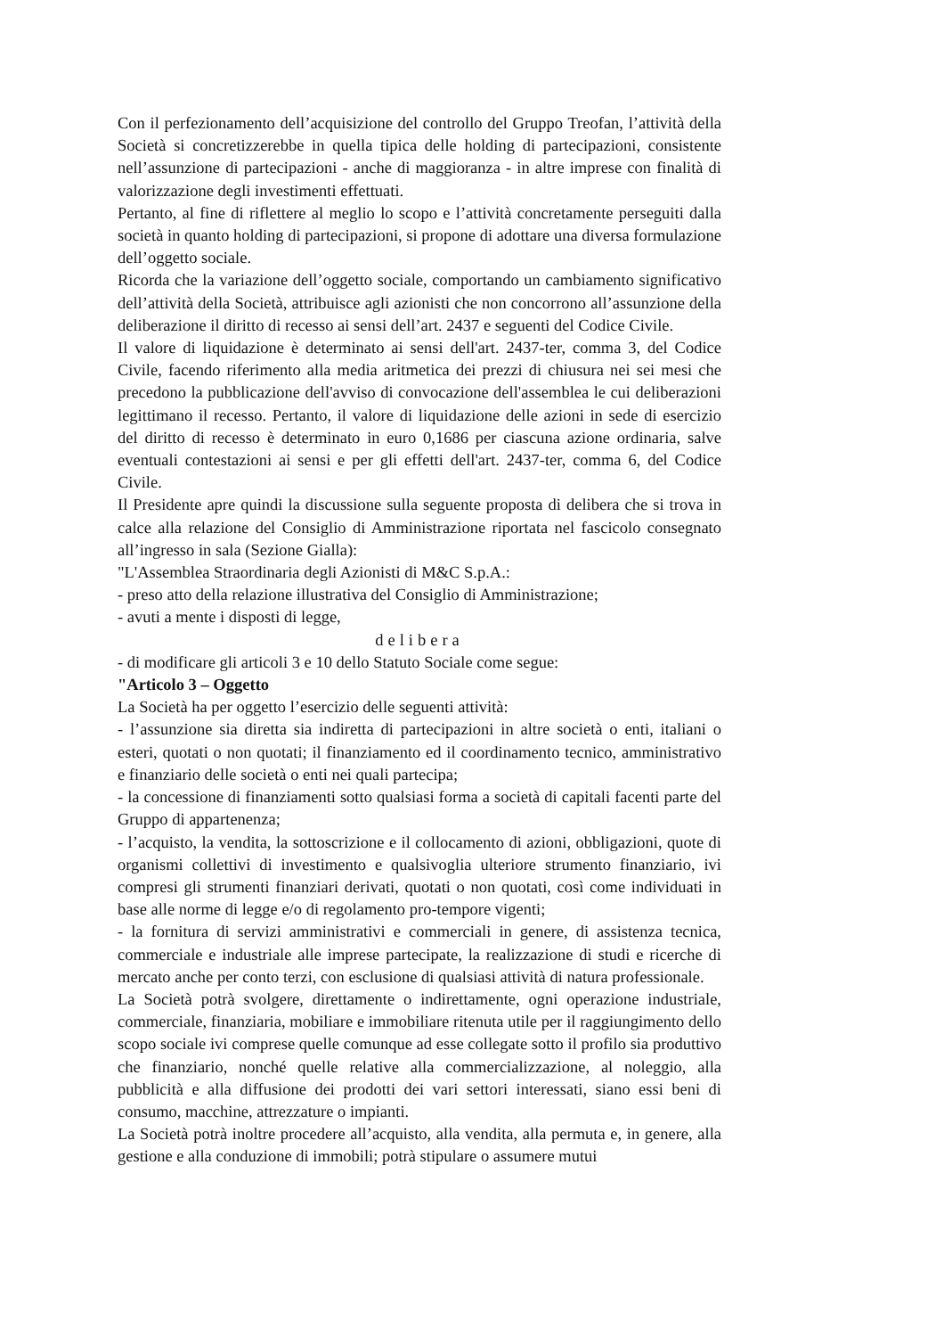Con il perfezionamento dell’acquisizione del controllo del Gruppo Treofan, l’attività della Società si concretizzerebbe in quella tipica delle holding di partecipazioni, consistente nell’assunzione di partecipazioni - anche di maggioranza - in altre imprese con finalità di valorizzazione degli investimenti effettuati.
Pertanto, al fine di riflettere al meglio lo scopo e l’attività concretamente perseguiti dalla società in quanto holding di partecipazioni, si propone di adottare una diversa formulazione dell’oggetto sociale.
Ricorda che la variazione dell’oggetto sociale, comportando un cambiamento significativo dell’attività della Società, attribuisce agli azionisti che non concorrono all’assunzione della deliberazione il diritto di recesso ai sensi dell’art. 2437 e seguenti del Codice Civile.
Il valore di liquidazione è determinato ai sensi dell'art. 2437-ter, comma 3, del Codice Civile, facendo riferimento alla media aritmetica dei prezzi di chiusura nei sei mesi che precedono la pubblicazione dell'avviso di convocazione dell'assemblea le cui deliberazioni legittimano il recesso. Pertanto, il valore di liquidazione delle azioni in sede di esercizio del diritto di recesso è determinato in euro 0,1686 per ciascuna azione ordinaria, salve eventuali contestazioni ai sensi e per gli effetti dell'art. 2437-ter, comma 6, del Codice Civile.
Il Presidente apre quindi la discussione sulla seguente proposta di delibera che si trova in calce alla relazione del Consiglio di Amministrazione riportata nel fascicolo consegnato all’ingresso in sala (Sezione Gialla):
"L'Assemblea Straordinaria degli Azionisti di M&C S.p.A.:
- preso atto della relazione illustrativa del Consiglio di Amministrazione;
- avuti a mente i disposti di legge,
delibera
- di modificare gli articoli 3 e 10 dello Statuto Sociale come segue:
"Articolo 3 – Oggetto
La Società ha per oggetto l’esercizio delle seguenti attività:
- l’assunzione sia diretta sia indiretta di partecipazioni in altre società o enti, italiani o esteri, quotati o non quotati; il finanziamento ed il coordinamento tecnico, amministrativo e finanziario delle società o enti nei quali partecipa;
- la concessione di finanziamenti sotto qualsiasi forma a società di capitali facenti parte del Gruppo di appartenenza;
- l’acquisto, la vendita, la sottoscrizione e il collocamento di azioni, obbligazioni, quote di organismi collettivi di investimento e qualsivoglia ulteriore strumento finanziario, ivi compresi gli strumenti finanziari derivati, quotati o non quotati, così come individuati in base alle norme di legge e/o di regolamento pro-tempore vigenti;
- la fornitura di servizi amministrativi e commerciali in genere, di assistenza tecnica, commerciale e industriale alle imprese partecipate, la realizzazione di studi e ricerche di mercato anche per conto terzi, con esclusione di qualsiasi attività di natura professionale.
La Società potrà svolgere, direttamente o indirettamente, ogni operazione industriale, commerciale, finanziaria, mobiliare e immobiliare ritenuta utile per il raggiungimento dello scopo sociale ivi comprese quelle comunque ad esse collegate sotto il profilo sia produttivo che finanziario, nonché quelle relative alla commercializzazione, al noleggio, alla pubblicità e alla diffusione dei prodotti dei vari settori interessati, siano essi beni di consumo, macchine, attrezzature o impianti.
La Società potrà inoltre procedere all’acquisto, alla vendita, alla permuta e, in genere, alla gestione e alla conduzione di immobili; potrà stipulare o assumere mutui